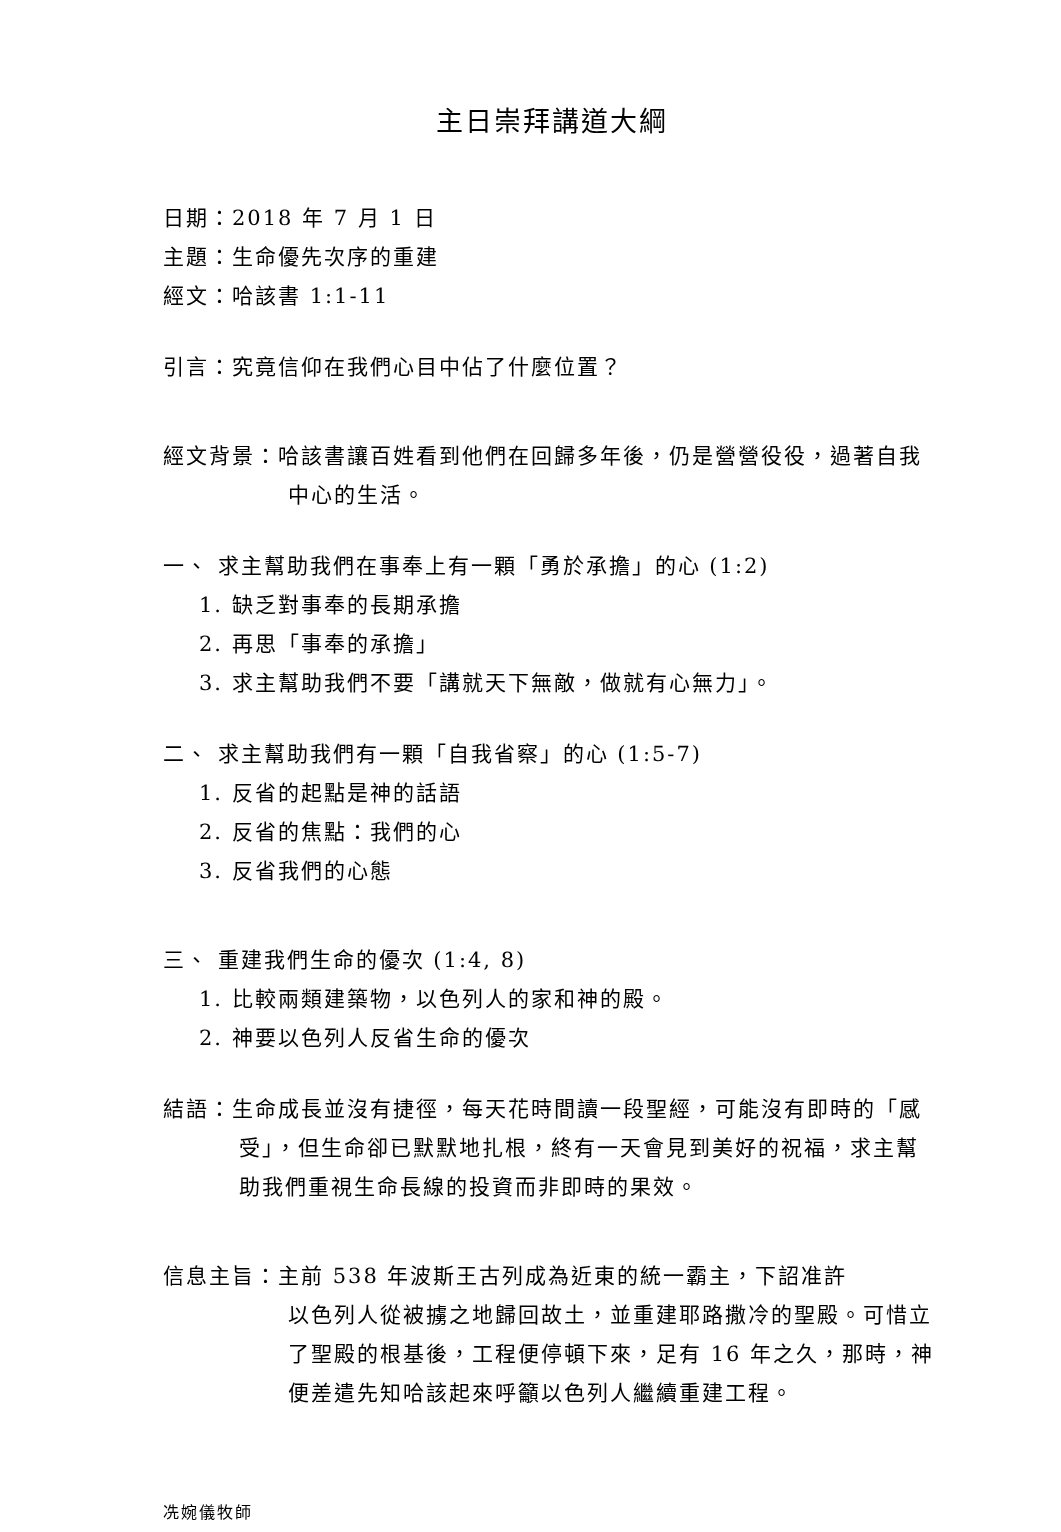主日崇拜講道大綱
日期：2018 年 7 月 1 日
主題：生命優先次序的重建
經文：哈該書 1:1-11
引言：究竟信仰在我們心目中佔了什麼位置？
經文背景：哈該書讓百姓看到他們在回歸多年後，仍是營營役役，過著自我中心的生活。
一、 求主幫助我們在事奉上有一顆「勇於承擔」的心 (1:2)
1. 缺乏對事奉的長期承擔
2. 再思「事奉的承擔」
3. 求主幫助我們不要「講就天下無敵，做就有心無力」。
二、 求主幫助我們有一顆「自我省察」的心 (1:5-7)
1. 反省的起點是神的話語
2. 反省的焦點：我們的心
3. 反省我們的心態
三、 重建我們生命的優次 (1:4, 8)
1. 比較兩類建築物，以色列人的家和神的殿。
2. 神要以色列人反省生命的優次
結語：生命成長並沒有捷徑，每天花時間讀一段聖經，可能沒有即時的「感受」，但生命卻已默默地扎根，終有一天會見到美好的祝福，求主幫助我們重視生命長線的投資而非即時的果效。
信息主旨：主前 538 年波斯王古列成為近東的統一霸主，下詔准許
以色列人從被擄之地歸回故土，並重建耶路撒冷的聖殿。可惜立了聖殿的根基後，工程便停頓下來，足有 16 年之久，那時，神便差遣先知哈該起來呼籲以色列人繼續重建工程。
冼婉儀牧師